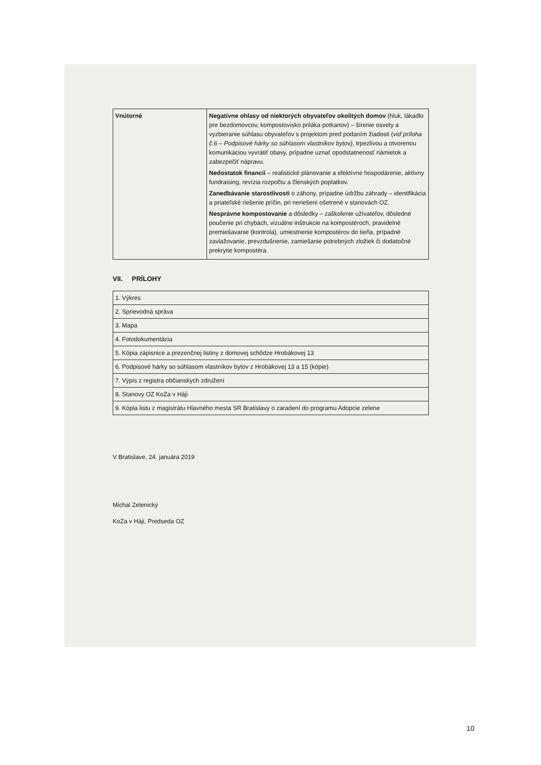| Vnútorné | Negatívne ohlasy od niektorých obyvateľov okolitých domov (hluk, lákadlo pre bezdomovcov, kompostovisko priláka potkanov) – šírenie osvety a vyzbieranie súhlasu obyvateľov s projektom pred podaním žiadosti ( viď príloha č.6 – Podpisové hárky so súhlasom vlastníkov bytov) , trpezlivou a otvorenou komunikáciou vyvrátiť obavy, prípadne uznať opodstatnenosť námietok a zabezpečiť nápravu. Nedostatok financií – realistické plánovanie a efektívne hospodárenie, aktívny fundraising, revízia rozpočtu a členských poplatkov. Zanedbávanie starostlivosti o záhony, prípadne údržbu záhrady – identifikácia a priateľské riešenie príčin, pri neriešení ošetrené v stanovách OZ. Nesprávne kompostovanie a dôsledky – zaškolenie užívateľov, dôsledné poučenie pri chybách, vizuálne inštrukcie na kompostéroch, pravidelné premiešavanie (kontrola), umiestnenie kompostérov do tieňa, prípadné zavlažovanie, prevzdušnenie, zamiešanie potrebných zložiek či dodatočné prekrytie kompostéra. |
VII. PRÍLOHY
| 1. Výkres |
| 2. Sprievodná správa |
| 3. Mapa |
| 4. Fotodokumentácia |
| 5. Kópia zápisnice a prezenčnej listiny z domovej schôdze Hrobákovej 13 |
| 6. Podpisové hárky so súhlasom vlastníkov bytov z Hrobákovej 13 a 15 (kópie) |
| 7. Výpis z registra občianskych združení |
| 8. Stanovy OZ KoZa v Háji |
| 9. Kópia listu z magistrátu Hlavného mesta SR Bratislavy o zaradení do programu Adopcie zelene |
V Bratislave, 24. januára 2019
Michal Zelenický
KoZa v Háji, Predseda OZ
10